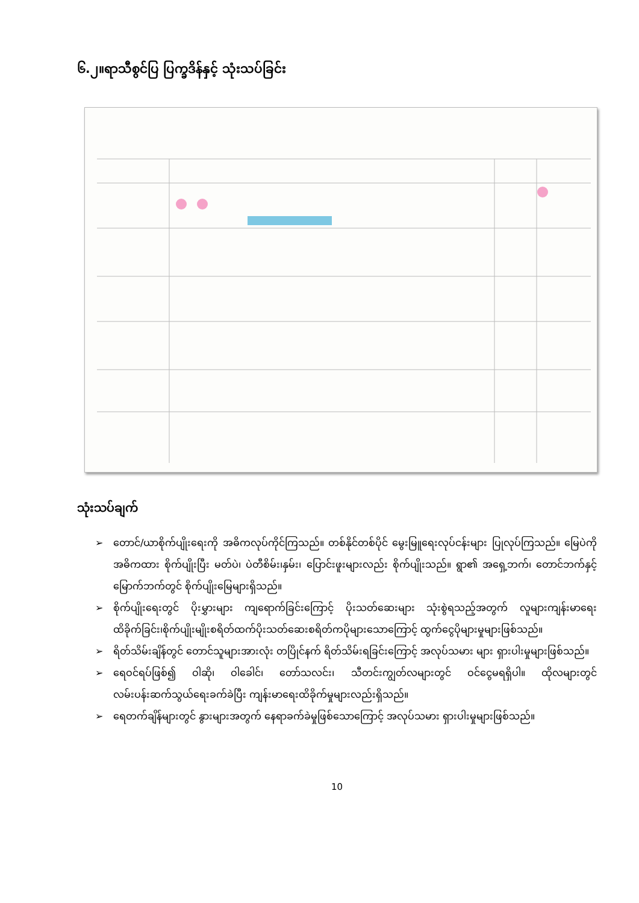၆.၂။ရာသီစွင်ပြ ပြက္ခဒိန်နှင့် သုံးသပ်ခြင်း
သုံးသပ်ချက်
➢ တောင်/ယာစိုက်ပျိုးရေးကို အဓိကလုပ်ကိုင်ကြသည်။ တစ်နိုင်တစ်ပိုင် မွေးမြူရေးလုပ်ငန်းများ ပြုလုပ်ကြသည်။ မြေပဲကို အဓိကထား စိုက်ပျိုးပြီး မတ်ပဲ၊ ပဲတီစိမ်း၊နှမ်း၊ ပြောင်းဖူးများလည်း စိုက်ပျိုးသည်။ ရွာ၏ အရှေ့ဘက်၊ တောင်ဘက်နှင့် မြောက်ဘက်တွင် စိုက်ပျိုးမြေများရှိသည်။
➢ စိုက်ပျိုးရေးတွင် ပိုးမွှားများ ကျရောက်ခြင်းကြောင့် ပိုးသတ်ဆေးများ သုံးစွဲရသည့်အတွက် လူများကျန်းမာရေးထိခိုက်ခြင်း၊စိုက်ပျိုးမျိုးစရိတ်ထက်ပိုးသတ်ဆေးစရိတ်ကပိုများသောကြောင့် ထွက်ငွေပိုများမှုများဖြစ်သည်။
➢ ရိတ်သိမ်းချိန်တွင် တောင်သူများအားလုံး တပြိုင်နက် ရိတ်သိမ်းရခြင်းကြောင့် အလုပ်သမား များ ရှားပါးမှုများဖြစ်သည်။
➢ ရေဝင်ရပ်ဖြစ်၍ ဝါဆို၊ ဝါခေါင်၊ တော်သလင်း၊ သီတင်းကျွတ်လများတွင် ဝင်ငွေမရရှိပါ။ ထိုလများတွင် လမ်းပန်းဆက်သွယ်ရေးခက်ခဲပြီး ကျန်းမာရေးထိခိုက်မှုများလည်းရှိသည်။
➢ ရေတက်ချိန်များတွင် နွားများအတွက် နေရာခက်ခဲမှုဖြစ်သောကြောင့် အလုပ်သမား ရှားပါးမှုများဖြစ်သည်။
10